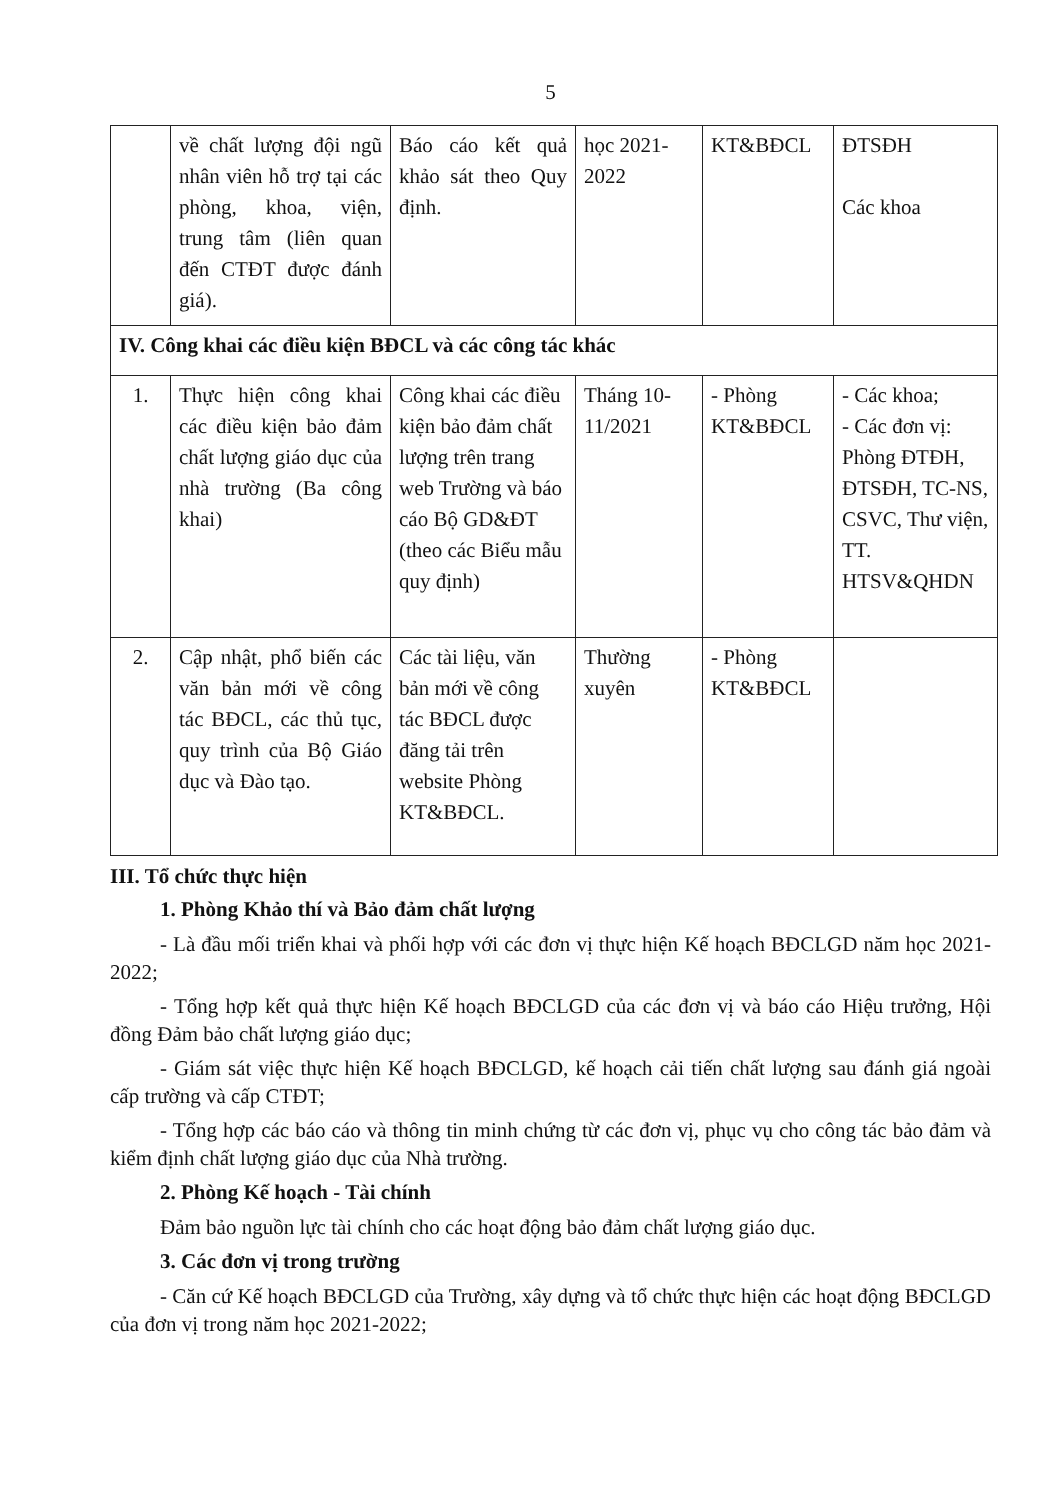5
| | về chất lượng đội ngũ nhân viên hỗ trợ tại các phòng, khoa, viện, trung tâm (liên quan đến CTĐT được đánh giá). | Báo cáo kết quả khảo sát theo Quy định. | học 2021-2022 | KT&BĐCL | ĐTSĐH Các khoa |
| IV. Công khai các điều kiện BĐCL và các công tác khác | | | | | |
| 1. | Thực hiện công khai các điều kiện bảo đảm chất lượng giáo dục của nhà trường (Ba công khai) | Công khai các điều kiện bảo đảm chất lượng trên trang web Trường và báo cáo Bộ GD&ĐT (theo các Biểu mẫu quy định) | Tháng 10-11/2021 | - Phòng KT&BĐCL | - Các khoa; - Các đơn vị: Phòng ĐTĐH, ĐTSĐH, TC-NS, CSVC, Thư viện, TT. HTSV&QHDN |
| 2. | Cập nhật, phổ biến các văn bản mới về công tác BĐCL, các thủ tục, quy trình của Bộ Giáo dục và Đào tạo. | Các tài liệu, văn bản mới về công tác BĐCL được đăng tải trên website Phòng KT&BĐCL. | Thường xuyên | - Phòng KT&BĐCL | |
III. Tổ chức thực hiện
1. Phòng Khảo thí và Bảo đảm chất lượng
- Là đầu mối triển khai và phối hợp với các đơn vị thực hiện Kế hoạch BĐCLGD năm học 2021-2022;
- Tổng hợp kết quả thực hiện Kế hoạch BĐCLGD của các đơn vị và báo cáo Hiệu trưởng, Hội đồng Đảm bảo chất lượng giáo dục;
- Giám sát việc thực hiện Kế hoạch BĐCLGD, kế hoạch cải tiến chất lượng sau đánh giá ngoài cấp trường và cấp CTĐT;
- Tổng hợp các báo cáo và thông tin minh chứng từ các đơn vị, phục vụ cho công tác bảo đảm và kiểm định chất lượng giáo dục của Nhà trường.
2. Phòng Kế hoạch - Tài chính
Đảm bảo nguồn lực tài chính cho các hoạt động bảo đảm chất lượng giáo dục.
3. Các đơn vị trong trường
- Căn cứ Kế hoạch BĐCLGD của Trường, xây dựng và tổ chức thực hiện các hoạt động BĐCLGD của đơn vị trong năm học 2021-2022;